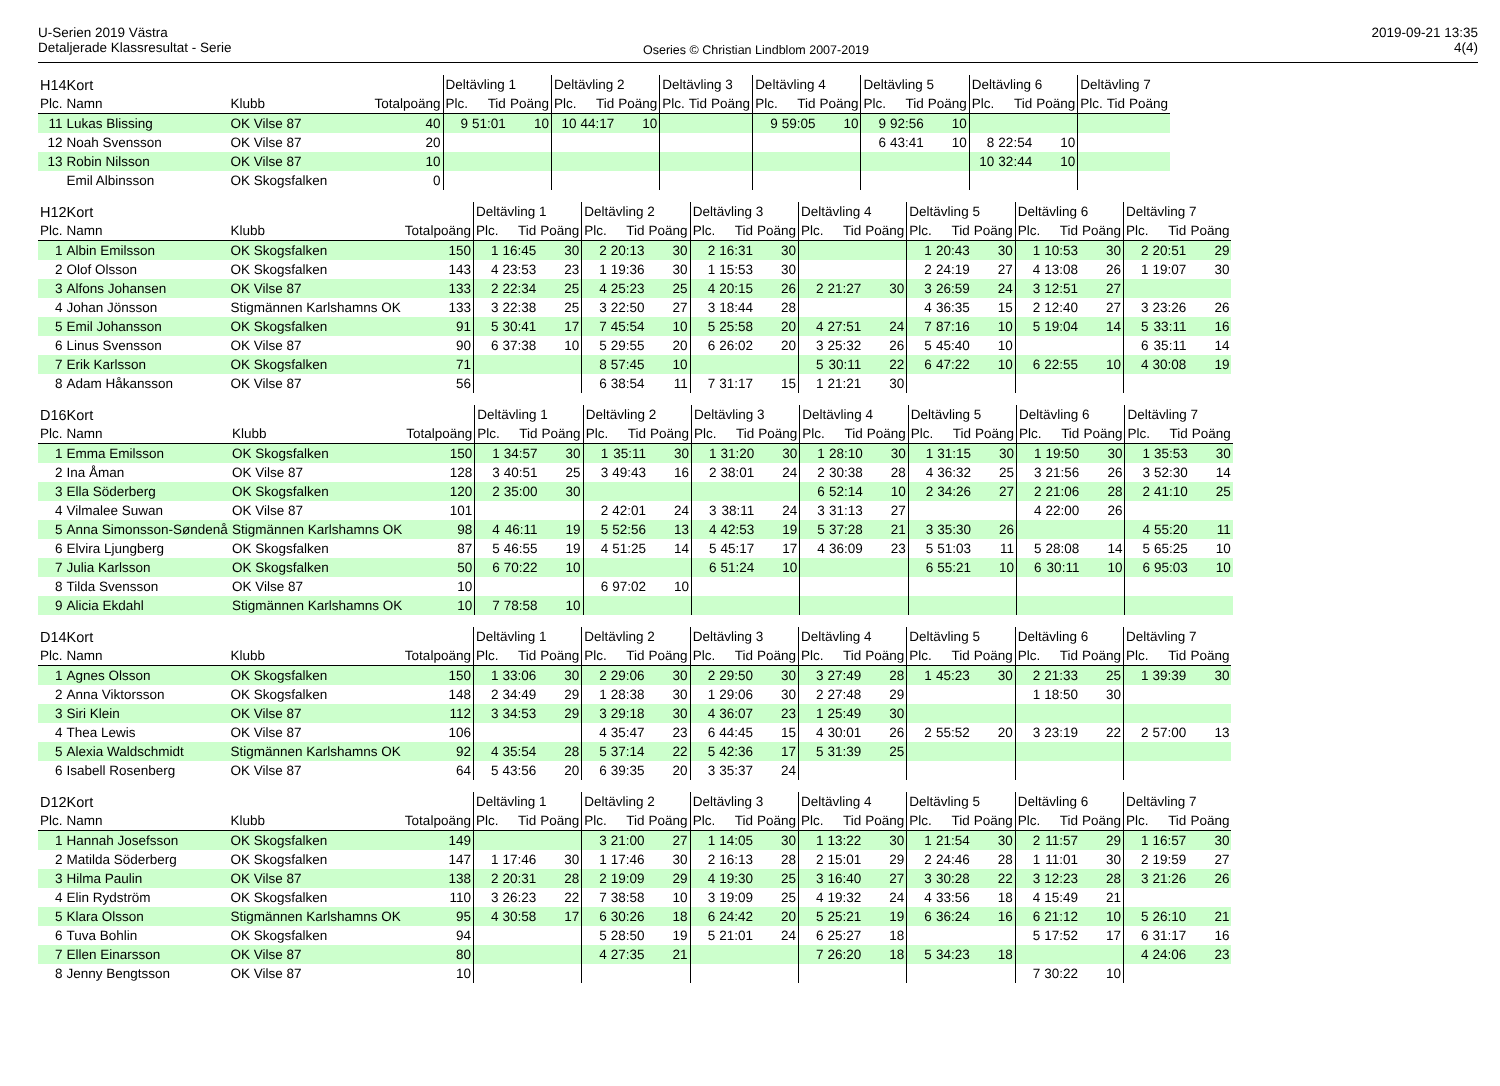U-Serien 2019 Västra
Detaljerade Klassresultat - Serie
Oseries © Christian Lindblom 2007-2019
2019-09-21 13:35
4(4)
| H14Kort | | | | Deltävling 1 | | | Deltävling 2 | | | Deltävling 3 | | | Deltävling 4 | | | Deltävling 5 | | | Deltävling 6 | | | Deltävling 7 | | |
| --- | --- | --- | --- | --- | --- | --- | --- | --- | --- | --- | --- | --- | --- | --- | --- | --- | --- | --- | --- | --- | --- | --- | --- | --- |
| Plc. | Namn | Klubb | Totalpoäng | Plc. | Tid | Poäng | Plc. | Tid | Poäng | Plc. | Tid | Poäng | Plc. | Tid | Poäng | Plc. | Tid | Poäng | Plc. | Tid | Poäng | Plc. | Tid | Poäng |
| 11 | Lukas Blissing | OK Vilse 87 | 40 | 9 | 51:01 | 10 | 10 | 44:17 | 10 | | | | 9 | 59:05 | 10 | 9 | 92:56 | 10 | | | | | | |
| 12 | Noah Svensson | OK Vilse 87 | 20 | | | | | | | | | | | | | 6 | 43:41 | 10 | 8 | 22:54 | 10 | | | |
| 13 | Robin Nilsson | OK Vilse 87 | 10 | | | | | | | | | | | | | | | | 10 | 32:44 | 10 | | | |
| | Emil Albinsson | OK Skogsfalken | 0 | | | | | | | | | | | | | | | | | | | | | |
| H12Kort | | | | Deltävling 1 | | | Deltävling 2 | | | Deltävling 3 | | | Deltävling 4 | | | Deltävling 5 | | | Deltävling 6 | | | Deltävling 7 | | |
| --- | --- | --- | --- | --- | --- | --- | --- | --- | --- | --- | --- | --- | --- | --- | --- | --- | --- | --- | --- | --- | --- | --- | --- | --- |
| Plc. | Namn | Klubb | Totalpoäng | Plc. | Tid | Poäng | Plc. | Tid | Poäng | Plc. | Tid | Poäng | Plc. | Tid | Poäng | Plc. | Tid | Poäng | Plc. | Tid | Poäng | Plc. | Tid | Poäng |
| 1 | Albin Emilsson | OK Skogsfalken | 150 | 1 | 16:45 | 30 | 2 | 20:13 | 30 | 2 | 16:31 | 30 | | | | 1 | 20:43 | 30 | 1 | 10:53 | 30 | 2 | 20:51 | 29 |
| 2 | Olof Olsson | OK Skogsfalken | 143 | 4 | 23:53 | 23 | 1 | 19:36 | 30 | 1 | 15:53 | 30 | | | | 2 | 24:19 | 27 | 4 | 13:08 | 26 | 1 | 19:07 | 30 |
| 3 | Alfons Johansen | OK Vilse 87 | 133 | 2 | 22:34 | 25 | 4 | 25:23 | 25 | 4 | 20:15 | 26 | 2 | 21:27 | 30 | 3 | 26:59 | 24 | 3 | 12:51 | 27 | | | |
| 4 | Johan Jönsson | Stigmännen Karlshamns OK | 133 | 3 | 22:38 | 25 | 3 | 22:50 | 27 | 3 | 18:44 | 28 | | | | 4 | 36:35 | 15 | 2 | 12:40 | 27 | 3 | 23:26 | 26 |
| 5 | Emil Johansson | OK Skogsfalken | 91 | 5 | 30:41 | 17 | 7 | 45:54 | 10 | 5 | 25:58 | 20 | 4 | 27:51 | 24 | 7 | 87:16 | 10 | 5 | 19:04 | 14 | 5 | 33:11 | 16 |
| 6 | Linus Svensson | OK Vilse 87 | 90 | 6 | 37:38 | 10 | 5 | 29:55 | 20 | 6 | 26:02 | 20 | 3 | 25:32 | 26 | 5 | 45:40 | 10 | | | | 6 | 35:11 | 14 |
| 7 | Erik Karlsson | OK Skogsfalken | 71 | | | | 8 | 57:45 | 10 | | | | 5 | 30:11 | 22 | 6 | 47:22 | 10 | 6 | 22:55 | 10 | 4 | 30:08 | 19 |
| 8 | Adam Håkansson | OK Vilse 87 | 56 | | | | 6 | 38:54 | 11 | 7 | 31:17 | 15 | 1 | 21:21 | 30 | | | | | | | | | |
| D16Kort | | | | Deltävling 1 | | | Deltävling 2 | | | Deltävling 3 | | | Deltävling 4 | | | Deltävling 5 | | | Deltävling 6 | | | Deltävling 7 | | |
| --- | --- | --- | --- | --- | --- | --- | --- | --- | --- | --- | --- | --- | --- | --- | --- | --- | --- | --- | --- | --- | --- | --- | --- | --- |
| Plc. | Namn | Klubb | Totalpoäng | Plc. | Tid | Poäng | Plc. | Tid | Poäng | Plc. | Tid | Poäng | Plc. | Tid | Poäng | Plc. | Tid | Poäng | Plc. | Tid | Poäng | Plc. | Tid | Poäng |
| 1 | Emma Emilsson | OK Skogsfalken | 150 | 1 | 34:57 | 30 | 1 | 35:11 | 30 | 1 | 31:20 | 30 | 1 | 28:10 | 30 | 1 | 31:15 | 30 | 1 | 19:50 | 30 | 1 | 35:53 | 30 |
| 2 | Ina Åman | OK Vilse 87 | 128 | 3 | 40:51 | 25 | 3 | 49:43 | 16 | 2 | 38:01 | 24 | 2 | 30:38 | 28 | 4 | 36:32 | 25 | 3 | 21:56 | 26 | 3 | 52:30 | 14 |
| 3 | Ella Söderberg | OK Skogsfalken | 120 | 2 | 35:00 | 30 | | | | | | | 6 | 52:14 | 10 | 2 | 34:26 | 27 | 2 | 21:06 | 28 | 2 | 41:10 | 25 |
| 4 | Vilmalee Suwan | OK Vilse 87 | 101 | | | | 2 | 42:01 | 24 | 3 | 38:11 | 24 | 3 | 31:13 | 27 | | | | 4 | 22:00 | 26 | | | |
| 5 | Anna Simonsson-Søndenå | Stigmännen Karlshamns OK | 98 | 4 | 46:11 | 19 | 5 | 52:56 | 13 | 4 | 42:53 | 19 | 5 | 37:28 | 21 | 3 | 35:30 | 26 | | | | 4 | 55:20 | 11 |
| 6 | Elvira Ljungberg | OK Skogsfalken | 87 | 5 | 46:55 | 19 | 4 | 51:25 | 14 | 5 | 45:17 | 17 | 4 | 36:09 | 23 | 5 | 51:03 | 11 | 5 | 28:08 | 14 | 5 | 65:25 | 10 |
| 7 | Julia Karlsson | OK Skogsfalken | 50 | 6 | 70:22 | 10 | | | | 6 | 51:24 | 10 | | | | 6 | 55:21 | 10 | 6 | 30:11 | 10 | 6 | 95:03 | 10 |
| 8 | Tilda Svensson | OK Vilse 87 | 10 | | | | 6 | 97:02 | 10 | | | | | | | | | | | | | | | |
| 9 | Alicia Ekdahl | Stigmännen Karlshamns OK | 10 | 7 | 78:58 | 10 | | | | | | | | | | | | | | | | | | |
| D14Kort | | | | Deltävling 1 | | | Deltävling 2 | | | Deltävling 3 | | | Deltävling 4 | | | Deltävling 5 | | | Deltävling 6 | | | Deltävling 7 | | |
| --- | --- | --- | --- | --- | --- | --- | --- | --- | --- | --- | --- | --- | --- | --- | --- | --- | --- | --- | --- | --- | --- | --- | --- | --- |
| Plc. | Namn | Klubb | Totalpoäng | Plc. | Tid | Poäng | Plc. | Tid | Poäng | Plc. | Tid | Poäng | Plc. | Tid | Poäng | Plc. | Tid | Poäng | Plc. | Tid | Poäng | Plc. | Tid | Poäng |
| 1 | Agnes Olsson | OK Skogsfalken | 150 | 1 | 33:06 | 30 | 2 | 29:06 | 30 | 2 | 29:50 | 30 | 3 | 27:49 | 28 | 1 | 45:23 | 30 | 2 | 21:33 | 25 | 1 | 39:39 | 30 |
| 2 | Anna Viktorsson | OK Skogsfalken | 148 | 2 | 34:49 | 29 | 1 | 28:38 | 30 | 1 | 29:06 | 30 | 2 | 27:48 | 29 | | | | 1 | 18:50 | 30 | | | |
| 3 | Siri Klein | OK Vilse 87 | 112 | 3 | 34:53 | 29 | 3 | 29:18 | 30 | 4 | 36:07 | 23 | 1 | 25:49 | 30 | | | | | | | | | |
| 4 | Thea Lewis | OK Vilse 87 | 106 | | | | 4 | 35:47 | 23 | 6 | 44:45 | 15 | 4 | 30:01 | 26 | 2 | 55:52 | 20 | 3 | 23:19 | 22 | 2 | 57:00 | 13 |
| 5 | Alexia Waldschmidt | Stigmännen Karlshamns OK | 92 | 4 | 35:54 | 28 | 5 | 37:14 | 22 | 5 | 42:36 | 17 | 5 | 31:39 | 25 | | | | | | | | | |
| 6 | Isabell Rosenberg | OK Vilse 87 | 64 | 5 | 43:56 | 20 | 6 | 39:35 | 20 | 3 | 35:37 | 24 | | | | | | | | | | | | |
| D12Kort | | | | Deltävling 1 | | | Deltävling 2 | | | Deltävling 3 | | | Deltävling 4 | | | Deltävling 5 | | | Deltävling 6 | | | Deltävling 7 | | |
| --- | --- | --- | --- | --- | --- | --- | --- | --- | --- | --- | --- | --- | --- | --- | --- | --- | --- | --- | --- | --- | --- | --- | --- | --- |
| Plc. | Namn | Klubb | Totalpoäng | Plc. | Tid | Poäng | Plc. | Tid | Poäng | Plc. | Tid | Poäng | Plc. | Tid | Poäng | Plc. | Tid | Poäng | Plc. | Tid | Poäng | Plc. | Tid | Poäng |
| 1 | Hannah Josefsson | OK Skogsfalken | 149 | | | | 3 | 21:00 | 27 | 1 | 14:05 | 30 | 1 | 13:22 | 30 | 1 | 21:54 | 30 | 2 | 11:57 | 29 | 1 | 16:57 | 30 |
| 2 | Matilda Söderberg | OK Skogsfalken | 147 | 1 | 17:46 | 30 | 1 | 17:46 | 30 | 2 | 16:13 | 28 | 2 | 15:01 | 29 | 2 | 24:46 | 28 | 1 | 11:01 | 30 | 2 | 19:59 | 27 |
| 3 | Hilma Paulin | OK Vilse 87 | 138 | 2 | 20:31 | 28 | 2 | 19:09 | 29 | 4 | 19:30 | 25 | 3 | 16:40 | 27 | 3 | 30:28 | 22 | 3 | 12:23 | 28 | 3 | 21:26 | 26 |
| 4 | Elin Rydström | OK Skogsfalken | 110 | 3 | 26:23 | 22 | 7 | 38:58 | 10 | 3 | 19:09 | 25 | 4 | 19:32 | 24 | 4 | 33:56 | 18 | 4 | 15:49 | 21 | | | |
| 5 | Klara Olsson | Stigmännen Karlshamns OK | 95 | 4 | 30:58 | 17 | 6 | 30:26 | 18 | 6 | 24:42 | 20 | 5 | 25:21 | 19 | 6 | 36:24 | 16 | 6 | 21:12 | 10 | 5 | 26:10 | 21 |
| 6 | Tuva Bohlin | OK Skogsfalken | 94 | | | | 5 | 28:50 | 19 | 5 | 21:01 | 24 | 6 | 25:27 | 18 | | | | 5 | 17:52 | 17 | 6 | 31:17 | 16 |
| 7 | Ellen Einarsson | OK Vilse 87 | 80 | | | | 4 | 27:35 | 21 | | | | 7 | 26:20 | 18 | 5 | 34:23 | 18 | | | | 4 | 24:06 | 23 |
| 8 | Jenny Bengtsson | OK Vilse 87 | 10 | | | | | | | | | | | | | | | | 7 | 30:22 | 10 | | | |